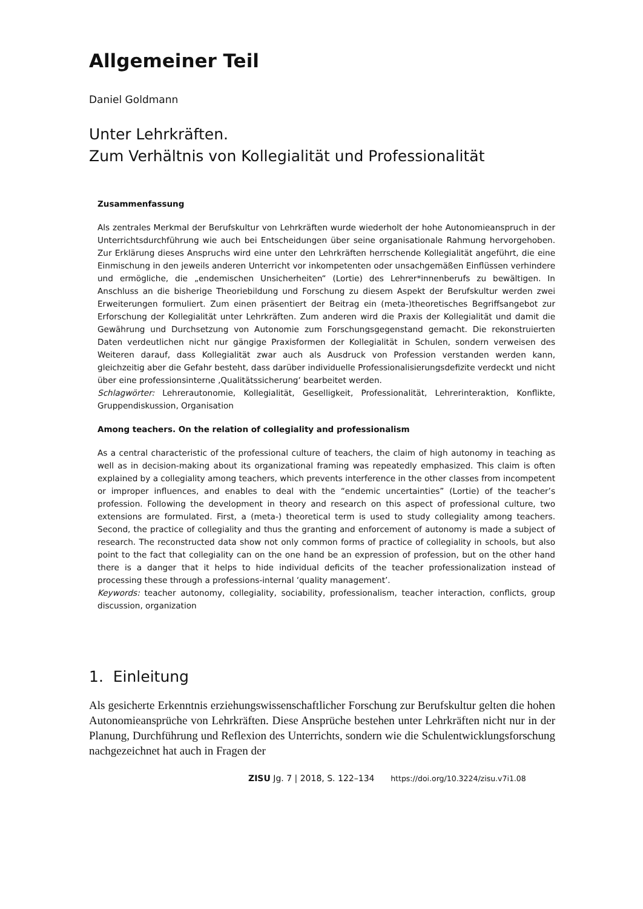Allgemeiner Teil
Daniel Goldmann
Unter Lehrkräften.
Zum Verhältnis von Kollegialität und Professionalität
Zusammenfassung
Als zentrales Merkmal der Berufskultur von Lehrkräften wurde wiederholt der hohe Autonomieanspruch in der Unterrichtsdurchführung wie auch bei Entscheidungen über seine organisationale Rahmung hervorgehoben. Zur Erklärung dieses Anspruchs wird eine unter den Lehrkräften herrschende Kollegialität angeführt, die eine Einmischung in den jeweils anderen Unterricht vor inkompetenten oder unsachgemäßen Einflüssen verhindere und ermögliche, die „endemischen Unsicherheiten“ (Lortie) des Lehrer*innenberufs zu bewältigen. In Anschluss an die bisherige Theoriebildung und Forschung zu diesem Aspekt der Berufskultur werden zwei Erweiterungen formuliert. Zum einen präsentiert der Beitrag ein (meta-)theoretisches Begriffsangebot zur Erforschung der Kollegialität unter Lehrkräften. Zum anderen wird die Praxis der Kollegialität und damit die Gewährung und Durchsetzung von Autonomie zum Forschungsgegenstand gemacht. Die rekonstruierten Daten verdeutlichen nicht nur gängige Praxisformen der Kollegialität in Schulen, sondern verweisen des Weiteren darauf, dass Kollegialität zwar auch als Ausdruck von Profession verstanden werden kann, gleichzeitig aber die Gefahr besteht, dass darüber individuelle Professionalisierungsdefizite verdeckt und nicht über eine professionsinterne ‚Qualitätssicherung‘ bearbeitet werden.
Schlagwörter: Lehrerautonomie, Kollegialität, Geselligkeit, Professionalität, Lehrerinteraktion, Konflikte, Gruppendiskussion, Organisation
Among teachers. On the relation of collegiality and professionalism
As a central characteristic of the professional culture of teachers, the claim of high autonomy in teaching as well as in decision-making about its organizational framing was repeatedly emphasized. This claim is often explained by a collegiality among teachers, which prevents interference in the other classes from incompetent or improper influences, and enables to deal with the “endemic uncertainties” (Lortie) of the teacher’s profession. Following the development in theory and research on this aspect of professional culture, two extensions are formulated. First, a (meta-) theoretical term is used to study collegiality among teachers. Second, the practice of collegiality and thus the granting and enforcement of autonomy is made a subject of research. The reconstructed data show not only common forms of practice of collegiality in schools, but also point to the fact that collegiality can on the one hand be an expression of profession, but on the other hand there is a danger that it helps to hide individual deficits of the teacher professionalization instead of processing these through a professions-internal ‘quality management’.
Keywords: teacher autonomy, collegiality, sociability, professionalism, teacher interaction, conflicts, group discussion, organization
1. Einleitung
Als gesicherte Erkenntnis erziehungswissenschaftlicher Forschung zur Berufskultur gelten die hohen Autonomieansprüche von Lehrkräften. Diese Ansprüche bestehen unter Lehrkräften nicht nur in der Planung, Durchführung und Reflexion des Unterrichts, sondern wie die Schulentwicklungsforschung nachgezeichnet hat auch in Fragen der
ZISU Jg. 7 | 2018, S. 122–134 https://doi.org/10.3224/zisu.v7i1.08